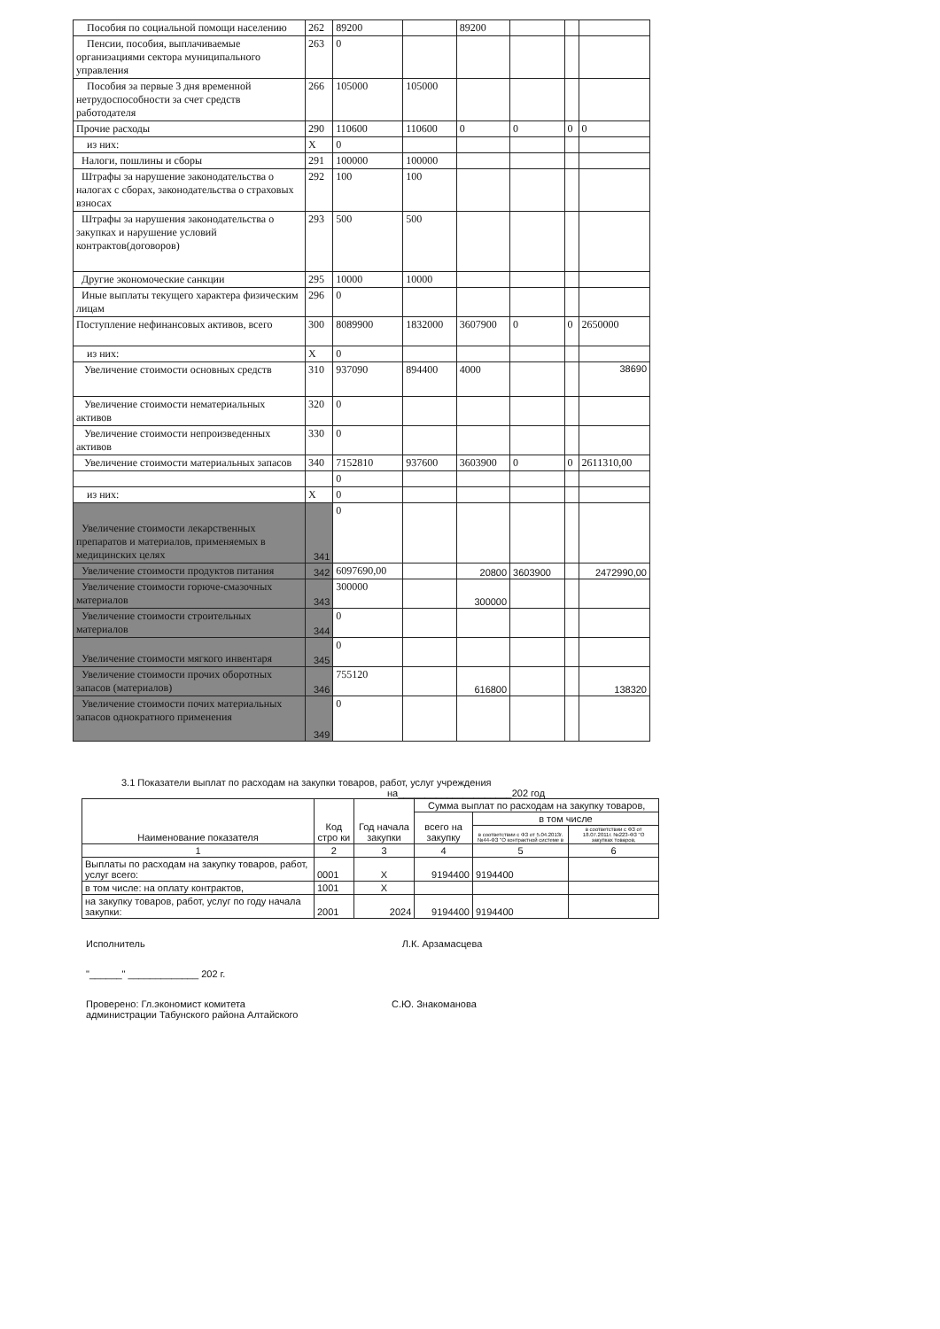| Пособия по социальной помощи населению | 262 | 89200 | | 89200 | | | |
| Пенсии, пособия, выплачиваемые организациями сектора муниципального управления | 263 | 0 | | | | | |
| Пособия за первые 3 дня временной нетрудоспособности за счет средств работодателя | 266 | 105000 | 105000 | | | | |
| Прочие расходы | 290 | 110600 | 110600 | 0 | 0 | 0 | 0 |
| из них: | X | 0 | | | | | |
| Налоги, пошлины и сборы | 291 | 100000 | 100000 | | | | |
| Штрафы за нарушение законодательства о налогах с сборах, законодательства о страховых взносах | 292 | 100 | 100 | | | | |
| Штрафы за нарушения законодательства о закупках и нарушение условий контрактов(договоров) | 293 | 500 | 500 | | | | |
| Другие экономоческие санкции | 295 | 10000 | 10000 | | | | |
| Иные выплаты текущего характера физическим лицам | 296 | 0 | | | | | |
| Поступление нефинансовых активов, всего | 300 | 8089900 | 1832000 | 3607900 | 0 | 0 | 2650000 |
| из них: | X | 0 | | | | | |
| Увеличение стоимости основных средств | 310 | 937090 | 894400 | 4000 | | | 38690 |
| Увеличение стоимости нематериальных активов | 320 | 0 | | | | | |
| Увеличение стоимости непроизведенных активов | 330 | 0 | | | | | |
| Увеличение стоимости материальных запасов | 340 | 7152810 | 937600 | 3603900 | 0 | 0 | 2611310,00 |
| | | 0 | | | | | |
| из них: | X | 0 | | | | | |
| Увеличение стоимости лекарственных препаратов и материалов, применяемых в медицинских целях | 341 | 0 | | | | | |
| Увеличение стоимости продуктов питания | 342 | 6097690,00 | | 20800 | 3603900 | | 2472990,00 |
| Увеличение стоимости горюче-смазочных материалов | 343 | 300000 | | 300000 | | | |
| Увеличение стоимости строительных материалов | 344 | 0 | | | | | |
| Увеличение стоимости мягкого инвентаря | 345 | 0 | | | | | |
| Увеличение стоимости прочих оборотных запасов (материалов) | 346 | 755120 | | 616800 | | | 138320 |
| Увеличение стоимости почих материальных запасов однократного применения | 349 | 0 | | | | | |
3.1 Показатели выплат по расходам на закупки товаров, работ, услуг учреждения
на_____________________202 год
| Наименование показателя | Код стро ки | Год начала закупки | Сумма выплат по расходам на закупку товаров, | | |
| --- | --- | --- | --- | --- | --- |
| | | | всего на закупку | в том числе | |
| | | | | в соответствии с ФЗ от 5.04.2013г. №44-ФЗ "О контрактной системе в | в соответствии с ФЗ от 18.07.2011г. №223-ФЗ "О закупках товаров, |
| 1 | 2 | 3 | 4 | 5 | 6 |
| Выплаты по расходам на закупку товаров, работ, услуг всего: | 0001 | X | 9194400 | 9194400 | |
| в том числе: на оплату контрактов, | 1001 | X | | | |
| на закупку товаров, работ, услуг по году начала закупки: | 2001 | 2024 | 9194400 | 9194400 | |
Исполнитель Л.К. Арзамасцева
"______" _____________ 202 г.
Проверено: Гл.экономист комитета С.Ю. Знакоманова
администрации Табунского района Алтайского